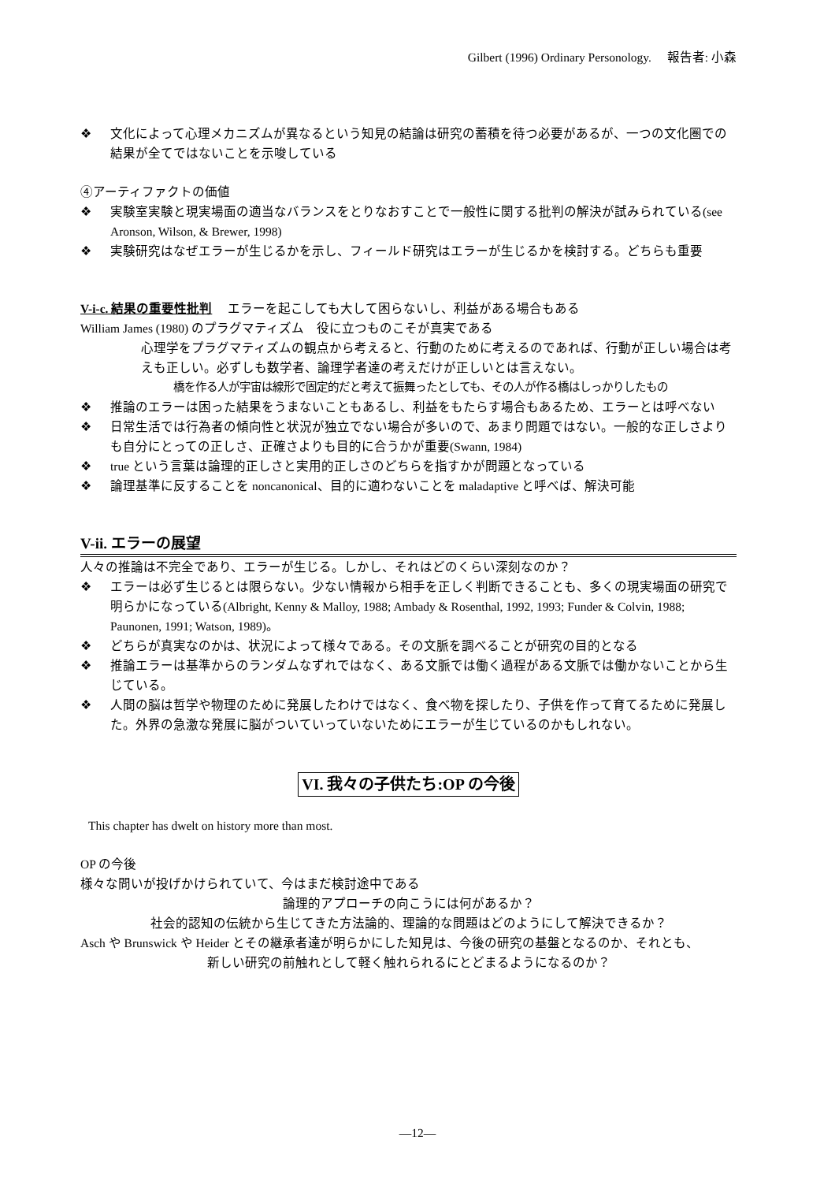Gilbert (1996) Ordinary Personology.　 報告者: 小森
❖ 文化によって心理メカニズムが異なるという知見の結論は研究の蓄積を待つ必要があるが、一つの文化圏での結果が全てではないことを示唆している
④アーティファクトの価値
❖ 実験室実験と現実場面の適当なバランスをとりなおすことで一般性に関する批判の解決が試みられている(see Aronson, Wilson, & Brewer, 1998)
❖ 実験研究はなぜエラーが生じるかを示し、フィールド研究はエラーが生じるかを検討する。どちらも重要
V-i-c. 結果の重要性批判　 エラーを起こしても大して困らないし、利益がある場合もある
William James (1980) のプラグマティズム　役に立つものこそが真実である
心理学をプラグマティズムの観点から考えると、行動のために考えるのであれば、行動が正しい場合は考えも正しい。必ずしも数学者、論理学者達の考えだけが正しいとは言えない。
橋を作る人が宇宙は線形で固定的だと考えて振舞ったとしても、その人が作る橋はしっかりしたもの
❖ 推論のエラーは困った結果をうまないこともあるし、利益をもたらす場合もあるため、エラーとは呼べない
❖ 日常生活では行為者の傾向性と状況が独立でない場合が多いので、あまり問題ではない。一般的な正しさよりも自分にとっての正しさ、正確さよりも目的に合うかが重要(Swann, 1984)
❖ true という言葉は論理的正しさと実用的正しさのどちらを指すかが問題となっている
❖ 論理基準に反することを noncanonical、目的に適わないことを maladaptive と呼べば、解決可能
V-ii. エラーの展望
人々の推論は不完全であり、エラーが生じる。しかし、それはどのくらい深刻なのか？
❖ エラーは必ず生じるとは限らない。少ない情報から相手を正しく判断できることも、多くの現実場面の研究で明らかになっている(Albright, Kenny & Malloy, 1988; Ambady & Rosenthal, 1992, 1993; Funder & Colvin, 1988; Paunonen, 1991; Watson, 1989)。
❖ どちらが真実なのかは、状況によって様々である。その文脈を調べることが研究の目的となる
❖ 推論エラーは基準からのランダムなずれではなく、ある文脈では働く過程がある文脈では働かないことから生じている。
❖ 人間の脳は哲学や物理のために発展したわけではなく、食べ物を探したり、子供を作って育てるために発展した。外界の急激な発展に脳がついていっていないためにエラーが生じているのかもしれない。
VI. 我々の子供たち:OP の今後
This chapter has dwelt on history more than most.
OP の今後
様々な問いが投げかけられていて、今はまだ検討途中である
論理的アプローチの向こうには何があるか？
社会的認知の伝統から生じてきた方法論的、理論的な問題はどのようにして解決できるか？
Asch や Brunswick や Heider とその継承者達が明らかにした知見は、今後の研究の基盤となるのか、それとも、
新しい研究の前触れとして軽く触れられるにとどまるようになるのか？
―12―